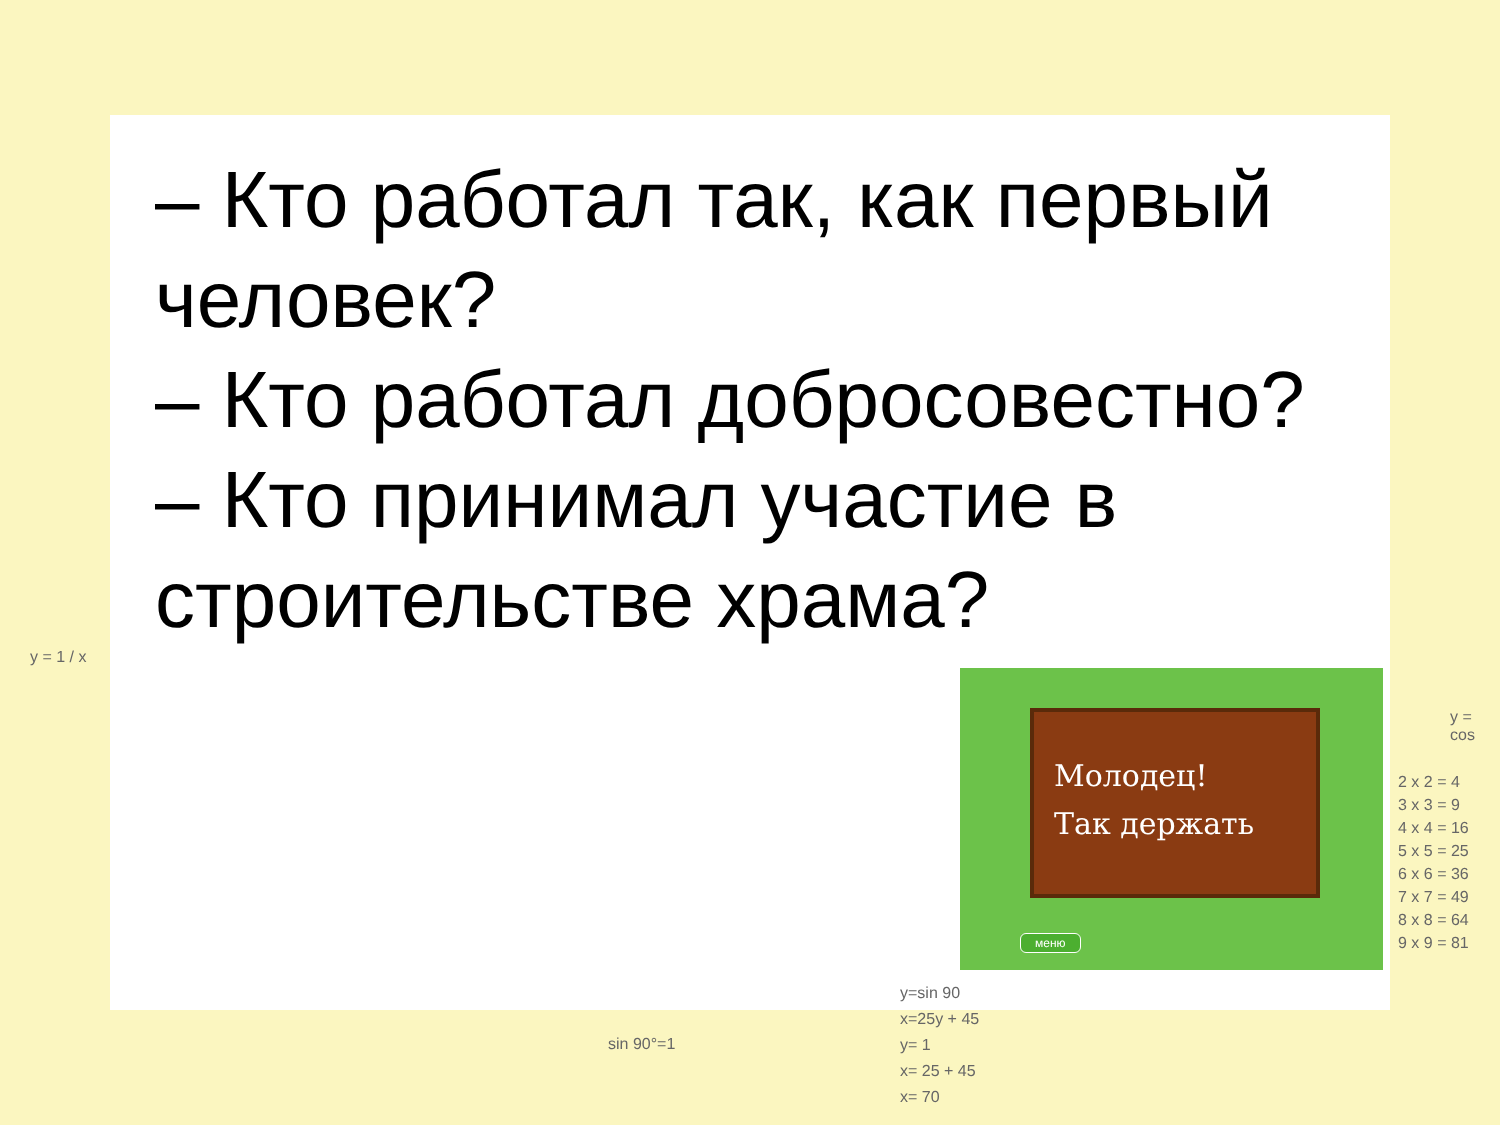– Кто работал так, как первый человек?
– Кто работал добросовестно?
– Кто принимал участие в строительстве храма?
Молодец!
Так держать
меню
y = 1 / x
y = cos
2 x 2 = 4
3 x 3 = 9
4 x 4 = 16
5 x 5 = 25
6 x 6 = 36
7 x 7 = 49
8 x 8 = 64
9 x 9 = 81
sin 90°=1
y=sin 90
x=25y + 45
y= 1
x= 25 + 45
x= 70